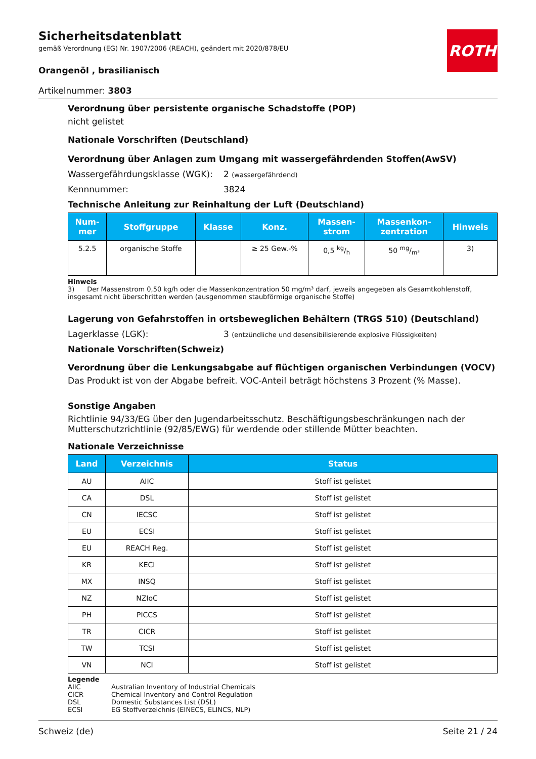ROTH
Sicherheitsdatenblatt
gemäß Verordnung (EG) Nr. 1907/2006 (REACH), geändert mit 2020/878/EU
Orangenöl , brasilianisch
Artikelnummer: 3803
Verordnung über persistente organische Schadstoffe (POP)
nicht gelistet
Nationale Vorschriften (Deutschland)
Verordnung über Anlagen zum Umgang mit wassergefährdenden Stoffen(AwSV)
Wassergefährdungsklasse (WGK): 2 (wassergefährdend)
Kennnummer: 3824
Technische Anleitung zur Reinhaltung der Luft (Deutschland)
| Num- mer | Stoffgruppe | Klasse | Konz. | Massen- strom | Massenkon- zentration | Hinweis |
| --- | --- | --- | --- | --- | --- | --- |
| 5.2.5 | organische Stoffe | | ≥ 25 Gew.-% | 0,5 kg/h | 50 mg/m³ | 3) |
Hinweis
3) Der Massenstrom 0,50 kg/h oder die Massenkonzentration 50 mg/m³ darf, jeweils angegeben als Gesamtkohlenstoff, insgesamt nicht überschritten werden (ausgenommen staubförmige organische Stoffe)
Lagerung von Gefahrstoffen in ortsbeweglichen Behältern (TRGS 510) (Deutschland)
Lagerklasse (LGK): 3 (entzündliche und desensibilisierende explosive Flüssigkeiten)
Nationale Vorschriften(Schweiz)
Verordnung über die Lenkungsabgabe auf flüchtigen organischen Verbindungen (VOCV)
Das Produkt ist von der Abgabe befreit. VOC-Anteil beträgt höchstens 3 Prozent (% Masse).
Sonstige Angaben
Richtlinie 94/33/EG über den Jugendarbeitsschutz. Beschäftigungsbeschränkungen nach der Mutterschutzrichtlinie (92/85/EWG) für werdende oder stillende Mütter beachten.
Nationale Verzeichnisse
| Land | Verzeichnis | Status |
| --- | --- | --- |
| AU | AIIC | Stoff ist gelistet |
| CA | DSL | Stoff ist gelistet |
| CN | IECSC | Stoff ist gelistet |
| EU | ECSI | Stoff ist gelistet |
| EU | REACH Reg. | Stoff ist gelistet |
| KR | KECI | Stoff ist gelistet |
| MX | INSQ | Stoff ist gelistet |
| NZ | NZIoC | Stoff ist gelistet |
| PH | PICCS | Stoff ist gelistet |
| TR | CICR | Stoff ist gelistet |
| TW | TCSI | Stoff ist gelistet |
| VN | NCI | Stoff ist gelistet |
Legende
AIIC Australian Inventory of Industrial Chemicals CICR Chemical Inventory and Control Regulation DSL Domestic Substances List (DSL) ECSI EG Stoffverzeichnis (EINECS, ELINCS, NLP)
Schweiz (de) Seite 21 / 24